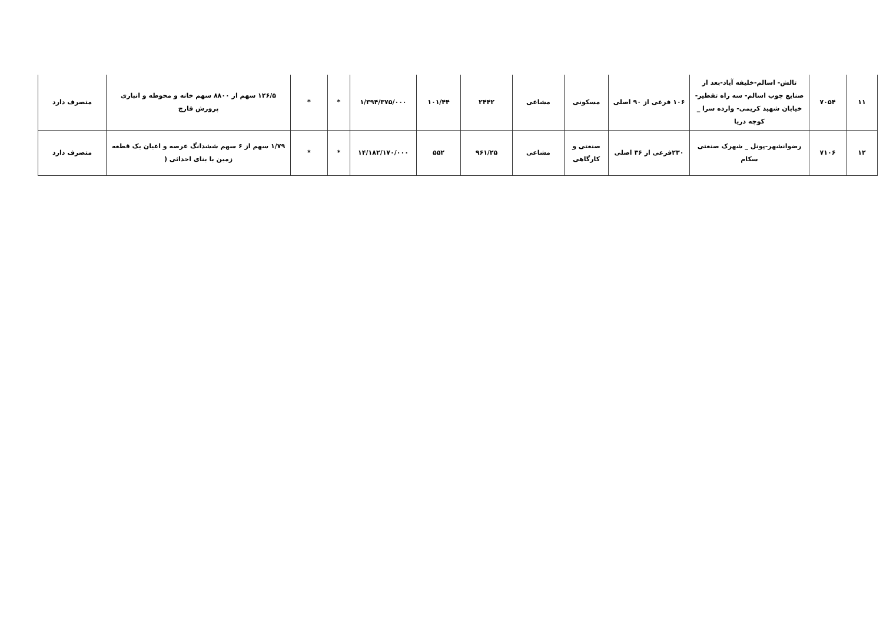| ۱۱ | ۷۰۵۴ | تالش- اسالم-خلیفه آباد-بعد از صنایع چوب اسالم- سه راه تقطیر- خیابان شهید کریمی- وارده سرا _ کوچه دریا | ۱۰۶ فرعی از ۹۰ اصلی | مسکونی | مشاعی | ۲۴۴۲ | ۱۰۱/۴۴ | ۱/۳۹۴/۳۷۵/۰۰۰ | * | * | ۱۲۶/۵ سهم از ۸۸۰۰ سهم خانه و محوطه و انباری پرورش قارچ | متصرف دارد |
| ۱۲ | ۷۱۰۶ | رضوانشهر-پونل _ شهرک صنعتی سکام | ۲۳۰فرعی از ۳۶ اصلی | صنعتی و کارگاهی | مشاعی | ۹۶۱/۲۵ | ۵۵۲ | ۱۴/۱۸۲/۱۷۰/۰۰۰ | * | * | ۱/۷۹ سهم از ۶ سهم ششدانگ عرصه و اعیان یک قطعه زمین با بنای احداثی ( | متصرف دارد |